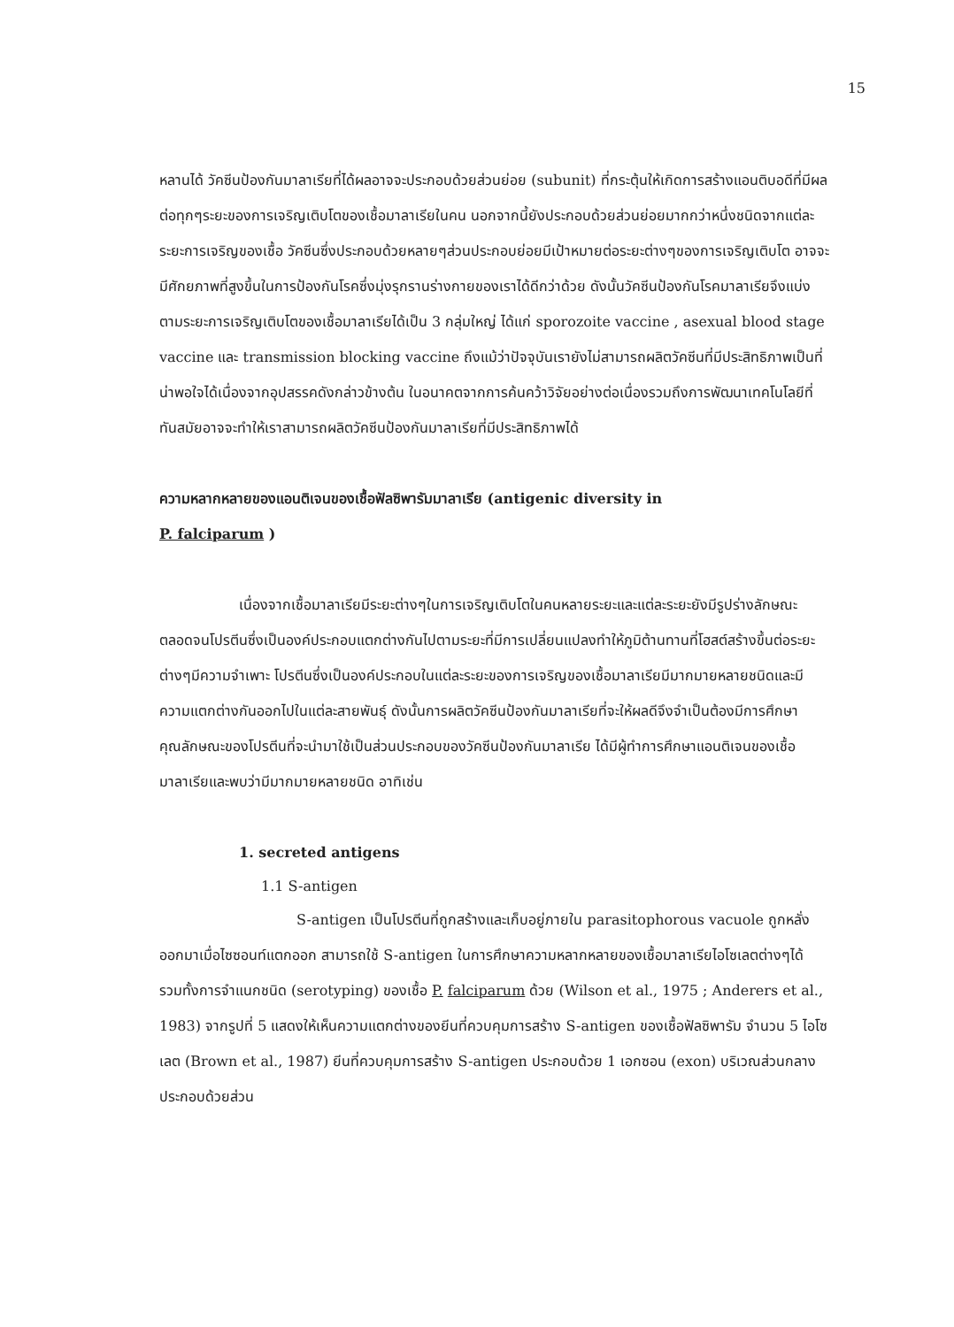15
หลานได้ วัคซีนป้องกันมาลาเรียที่ได้ผลอาจจะประกอบด้วยส่วนย่อย (subunit) ที่กระตุ้นให้เกิดการสร้างแอนติบอดีที่มีผลต่อทุกๆระยะของการเจริญเติบโตของเชื้อมาลาเรียในคน นอกจากนี้ยังประกอบด้วยส่วนย่อยมากกว่าหนึ่งชนิดจากแต่ละระยะการเจริญของเชื้อ วัคซีนซึ่งประกอบด้วยหลายๆส่วนประกอบย่อยมีเป้าหมายต่อระยะต่างๆของการเจริญเติบโต อาจจะมีศักยภาพที่สูงขึ้นในการป้องกันโรคซึ่งมุ่งรุกรานร่างกายของเราได้ดีกว่าด้วย ดังนั้นวัคซีนป้องกันโรคมาลาเรียจึงแบ่งตามระยะการเจริญเติบโตของเชื้อมาลาเรียได้เป็น 3 กลุ่มใหญ่ ได้แก่ sporozoite vaccine , asexual blood stage vaccine และ transmission blocking vaccine ถึงแม้ว่าปัจจุบันเรายังไม่สามารถผลิตวัคซีนที่มีประสิทธิภาพเป็นที่น่าพอใจได้เนื่องจากอุปสรรคดังกล่าวข้างต้น ในอนาคตจากการค้นคว้าวิจัยอย่างต่อเนื่องรวมถึงการพัฒนาเทคโนโลยีที่ทันสมัยอาจจะทำให้เราสามารถผลิตวัคซีนป้องกันมาลาเรียที่มีประสิทธิภาพได้
ความหลากหลายของแอนติเจนของเชื้อฟัลซิพารัมมาลาเรีย (antigenic diversity in
P. falciparum )
เนื่องจากเชื้อมาลาเรียมีระยะต่างๆในการเจริญเติบโตในคนหลายระยะและแต่ละระยะยังมีรูปร่างลักษณะตลอดจนโปรตีนซึ่งเป็นองค์ประกอบแตกต่างกันไปตามระยะที่มีการเปลี่ยนแปลงทำให้ภูมิต้านทานที่โฮสต์สร้างขึ้นต่อระยะต่างๆมีความจำเพาะ โปรตีนซึ่งเป็นองค์ประกอบในแต่ละระยะของการเจริญของเชื้อมาลาเรียมีมากมายหลายชนิดและมีความแตกต่างกันออกไปในแต่ละสายพันธุ์ ดังนั้นการผลิตวัคซีนป้องกันมาลาเรียที่จะให้ผลดีจึงจำเป็นต้องมีการศึกษาคุณลักษณะของโปรตีนที่จะนำมาใช้เป็นส่วนประกอบของวัคซีนป้องกันมาลาเรีย ได้มีผู้ทำการศึกษาแอนติเจนของเชื้อมาลาเรียและพบว่ามีมากมายหลายชนิด อาทิเช่น
1. secreted antigens
1.1 S-antigen
S-antigen เป็นโปรตีนที่ถูกสร้างและเก็บอยู่ภายใน parasitophorous vacuole ถูกหลั่งออกมาเมื่อไซซอนท์แตกออก สามารถใช้ S-antigen ในการศึกษาความหลากหลายของเชื้อมาลาเรียไอโซเลตต่างๆได้ รวมทั้งการจำแนกชนิด (serotyping) ของเชื้อ P. falciparum ด้วย (Wilson et al., 1975 ; Anderers et al., 1983) จากรูปที่ 5 แสดงให้เห็นความแตกต่างของยีนที่ควบคุมการสร้าง S-antigen ของเชื้อฟัลซิพารัม จำนวน 5 ไอโซเลต (Brown et al., 1987) ยีนที่ควบคุมการสร้าง S-antigen ประกอบด้วย 1 เอกซอน (exon) บริเวณส่วนกลางประกอบด้วยส่วน